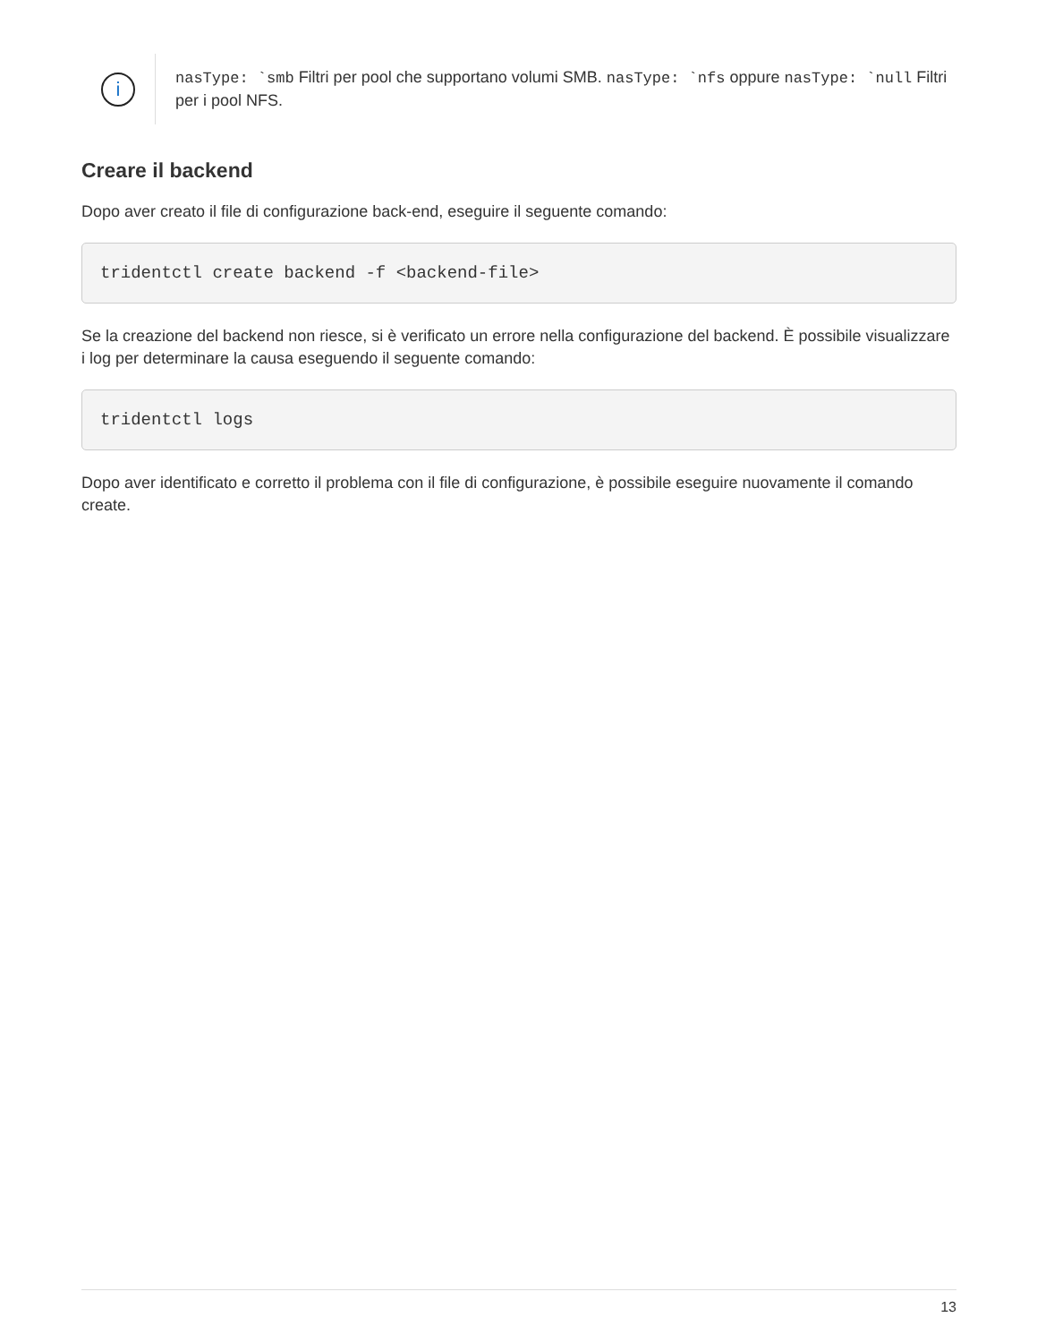i
nasType: `smb Filtri per pool che supportano volumi SMB. nasType: `nfs oppure nasType: `null Filtri per i pool NFS.
Creare il backend
Dopo aver creato il file di configurazione back-end, eseguire il seguente comando:
tridentctl create backend -f <backend-file>
Se la creazione del backend non riesce, si è verificato un errore nella configurazione del backend. È possibile visualizzare i log per determinare la causa eseguendo il seguente comando:
tridentctl logs
Dopo aver identificato e corretto il problema con il file di configurazione, è possibile eseguire nuovamente il comando create.
13